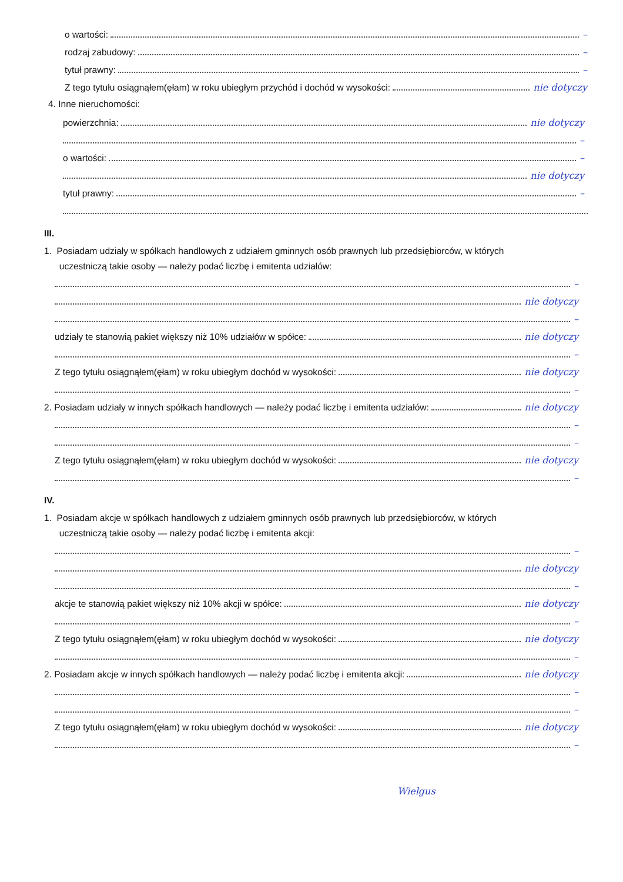o wartości: –
rodzaj zabudowy: –
tytuł prawny: –
Z tego tytułu osiągnąłem(ęłam) w roku ubiegłym przychód i dochód w wysokości: nie dotyczy
4. Inne nieruchomości:
powierzchnia: nie dotyczy
–
o wartości: –
nie dotyczy
tytuł prawny: –
III.
1. Posiadam udziały w spółkach handlowych z udziałem gminnych osób prawnych lub przedsiębiorców, w których
uczestniczą takie osoby — należy podać liczbę i emitenta udziałów:
–
nie dotyczy
–
udziały te stanowią pakiet większy niż 10% udziałów w spółce: nie dotyczy
–
Z tego tytułu osiągnąłem(ęłam) w roku ubiegłym dochód w wysokości: nie dotyczy
–
2. Posiadam udziały w innych spółkach handlowych — należy podać liczbę i emitenta udziałów: nie dotyczy
–
–
Z tego tytułu osiągnąłem(ęłam) w roku ubiegłym dochód w wysokości: nie dotyczy
–
IV.
1. Posiadam akcje w spółkach handlowych z udziałem gminnych osób prawnych lub przedsiębiorców, w których
uczestniczą takie osoby — należy podać liczbę i emitenta akcji:
–
nie dotyczy
–
akcje te stanowią pakiet większy niż 10% akcji w spółce: nie dotyczy
–
Z tego tytułu osiągnąłem(ęłam) w roku ubiegłym dochód w wysokości: nie dotyczy
–
2. Posiadam akcje w innych spółkach handlowych — należy podać liczbę i emitenta akcji: nie dotyczy
–
–
Z tego tytułu osiągnąłem(ęłam) w roku ubiegłym dochód w wysokości: nie dotyczy
–
Wielgus